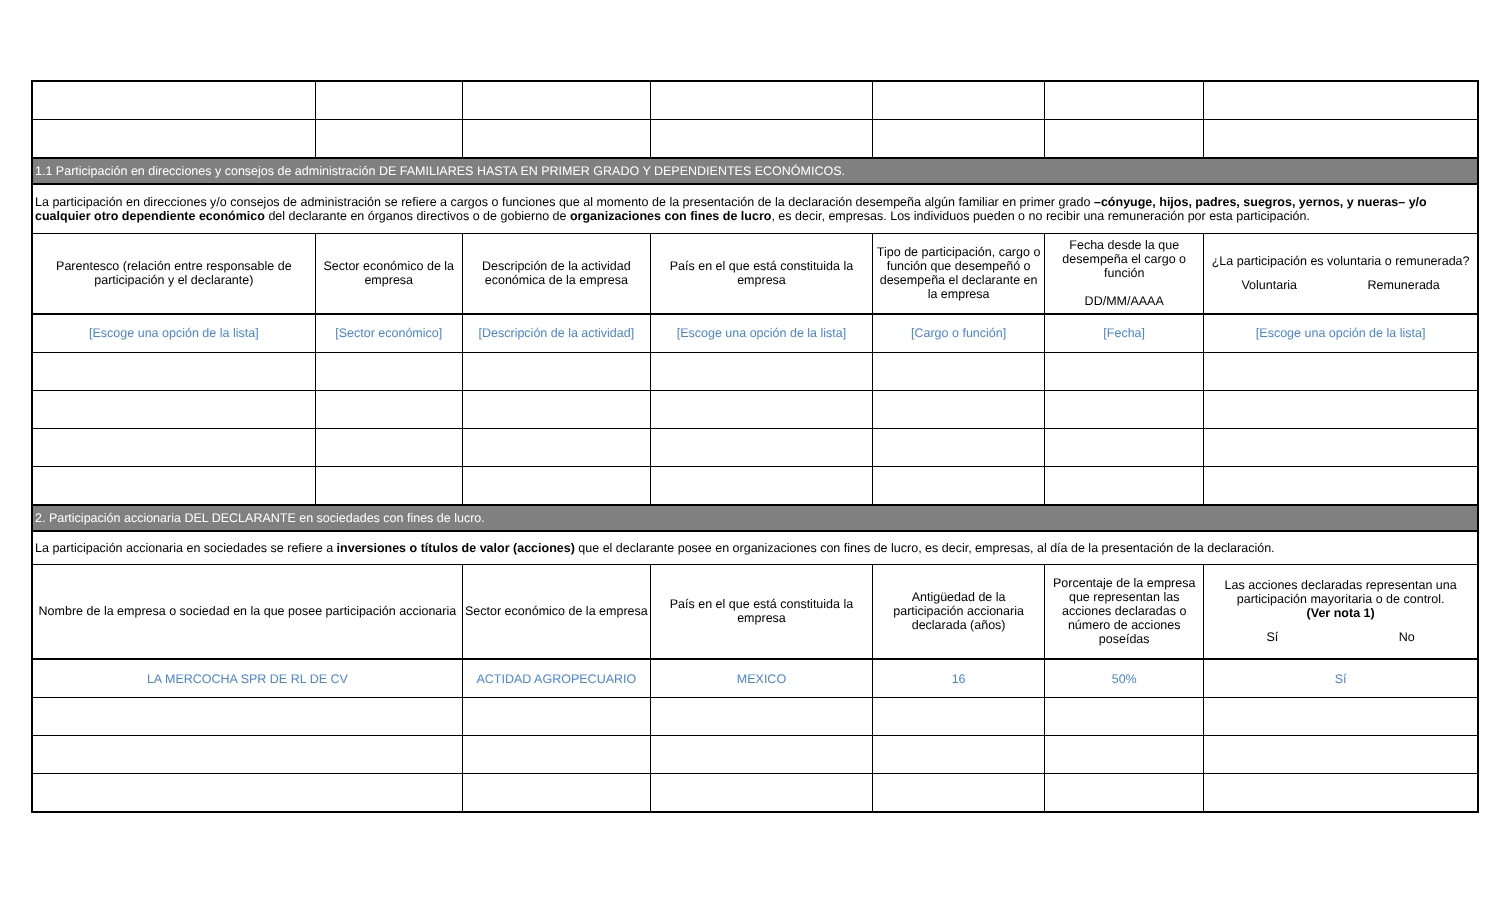| 1.1 Participación en direcciones y consejos de administración DE FAMILIARES HASTA EN PRIMER GRADO Y DEPENDIENTES ECONÓMICOS. | | | | | | |
| La participación en direcciones y/o consejos de administración se refiere a cargos o funciones que al momento de la presentación de la declaración desempeña algún familiar en primer grado –cónyuge, hijos, padres, suegros, yernos, y nueras– y/o cualquier otro dependiente económico del declarante en órganos directivos o de gobierno de organizaciones con fines de lucro , es decir, empresas. Los individuos pueden o no recibir una remuneración por esta participación. | | | | | | |
| Parentesco (relación entre responsable de participación y el declarante) | Sector económico de la empresa | Descripción de la actividad económica de la empresa | País en el que está constituida la empresa | Tipo de participación, cargo o función que desempeñó o desempeña el declarante en la empresa | Fecha desde la que desempeña el cargo o función DD/MM/AAAA | ¿La participación es voluntaria o remunerada? Voluntaria Remunerada |
| [Escoge una opción de la lista] | [Sector económico] | [Descripción de la actividad] | [Escoge una opción de la lista] | [Cargo o función] | [Fecha] | [Escoge una opción de la lista] |
| 2. Participación accionaria DEL DECLARANTE en sociedades con fines de lucro. | | | | | | |
| La participación accionaria en sociedades se refiere a inversiones o títulos de valor (acciones) que el declarante posee en organizaciones con fines de lucro, es decir, empresas, al día de la presentación de la declaración. | | | | | | |
| Nombre de la empresa o sociedad en la que posee participación accionaria | | Sector económico de la empresa | País en el que está constituida la empresa | Antigüedad de la participación accionaria declarada (años) | Porcentaje de la empresa que representan las acciones declaradas o número de acciones poseídas | Las acciones declaradas representan una participación mayoritaria o de control. (Ver nota 1) Sí No |
| LA MERCOCHA SPR DE RL DE CV | | ACTIDAD AGROPECUARIO | MEXICO | 16 | 50% | Sí |